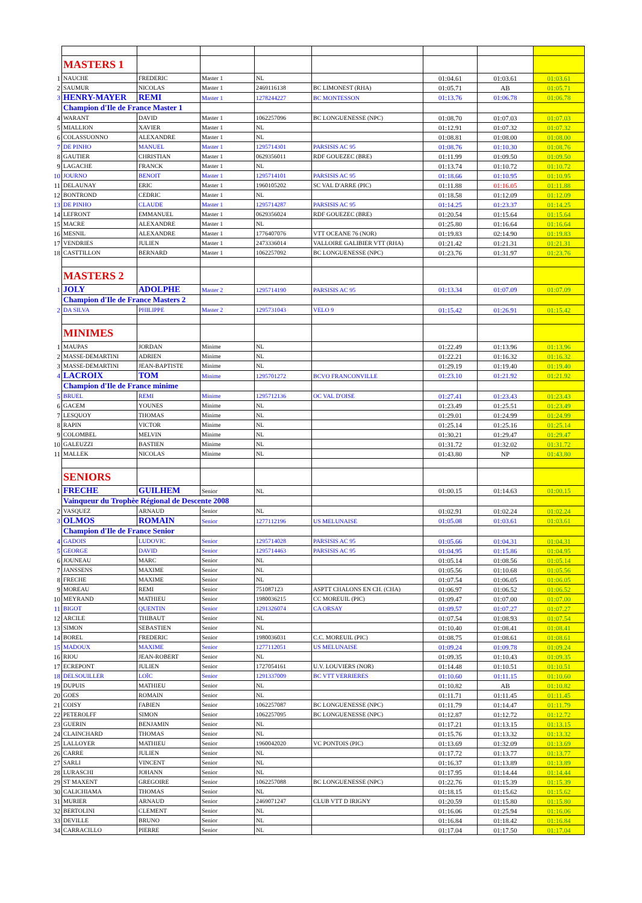| | MASTERS 1 | | | | | | | |
| 1 | NAUCHE | FREDERIC | Master 1 | NL | | 01:04.61 | 01:03.61 | 01:03.61 |
| 2 | SAUMUR | NICOLAS | Master 1 | 2469116138 | BC LIMONEST (RHA) | 01:05.71 | AB | 01:05.71 |
| 3 | HENRY-MAYER | REMI | Master 1 | 1278244227 | BC MONTESSON | 01:13.76 | 01:06.78 | 01:06.78 |
| | Champion d'Ile de France Master 1 | | | | | | | |
| 4 | WARANT | DAVID | Master 1 | 1062257096 | BC LONGUENESSE (NPC) | 01:08.70 | 01:07.03 | 01:07.03 |
| 5 | MIALLION | XAVIER | Master 1 | NL | | 01:12.91 | 01:07.32 | 01:07.32 |
| 6 | COLASSUONNO | ALEXANDRE | Master 1 | NL | | 01:08.81 | 01:08.00 | 01:08.00 |
| 7 | DE PINHO | MANUEL | Master 1 | 1295714301 | PARSISIS AC 95 | 01:08.76 | 01:10.30 | 01:08.76 |
| 8 | GAUTIER | CHRISTIAN | Master 1 | 0629356011 | RDF GOUEZEC (BRE) | 01:11.99 | 01:09.50 | 01:09.50 |
| 9 | LAGACHE | FRANCK | Master 1 | NL | | 01:13.74 | 01:10.72 | 01:10.72 |
| 10 | JOURNO | BENOIT | Master 1 | 1295714101 | PARSISIS AC 95 | 01:18.66 | 01:10.95 | 01:10.95 |
| 11 | DELAUNAY | ERIC | Master 1 | 1960105202 | SC VAL D'ARRE (PIC) | 01:11.88 | 01:16.05 | 01:11.88 |
| 12 | BONTROND | CEDRIC | Master 1 | NL | | 01:18.58 | 01:12.09 | 01:12.09 |
| 13 | DE PINHO | CLAUDE | Master 1 | 1295714287 | PARSISIS AC 95 | 01:14.25 | 01:23.37 | 01:14.25 |
| 14 | LEFRONT | EMMANUEL | Master 1 | 0629356024 | RDF GOUEZEC (BRE) | 01:20.54 | 01:15.64 | 01:15.64 |
| 15 | MACRE | ALEXANDRE | Master 1 | NL | | 01:25.80 | 01:16.64 | 01:16.64 |
| 16 | MESNIL | ALEXANDRE | Master 1 | 1776407076 | VTT OCEANE 76 (NOR) | 01:19.83 | 02:14.90 | 01:19.83 |
| 17 | VENDRIES | JULIEN | Master 1 | 2473336014 | VALLOIRE GALIBIER VTT (RHA) | 01:21.42 | 01:21.31 | 01:21.31 |
| 18 | CASTTILLON | BERNARD | Master 1 | 1062257092 | BC LONGUENESSE (NPC) | 01:23.76 | 01:31.97 | 01:23.76 |
| | MASTERS 2 | | | | | | | |
| 1 | JOLY | ADOLPHE | Master 2 | 1295714190 | PARSISIS AC 95 | 01:13.34 | 01:07.09 | 01:07.09 |
| | Champion d'Ile de France Masters 2 | | | | | | | |
| 2 | DA SILVA | PHILIPPE | Master 2 | 1295731043 | VELO 9 | 01:15.42 | 01:26.91 | 01:15.42 |
| | MINIMES | | | | | | | |
| 1 | MAUPAS | JORDAN | Minime | NL | | 01:22.49 | 01:13.96 | 01:13.96 |
| 2 | MASSE-DEMARTINI | ADRIEN | Minime | NL | | 01:22.21 | 01:16.32 | 01:16.32 |
| 3 | MASSE-DEMARTINI | JEAN-BAPTISTE | Minime | NL | | 01:29.19 | 01:19.40 | 01:19.40 |
| 4 | LACROIX | TOM | Minime | 1295701272 | BCVO FRANCONVILLE | 01:23.10 | 01:21.92 | 01:21.92 |
| | Champion d'Ile de France minime | | | | | | | |
| 5 | BRUEL | REMI | Minime | 1295712136 | OC VAL D'OISE | 01:27.41 | 01:23.43 | 01:23.43 |
| 6 | GACEM | YOUNES | Minime | NL | | 01:23.49 | 01:25.51 | 01:23.49 |
| 7 | LESQUOY | THOMAS | Minime | NL | | 01:29.01 | 01:24.99 | 01:24.99 |
| 8 | RAPIN | VICTOR | Minime | NL | | 01:25.14 | 01:25.16 | 01:25.14 |
| 9 | COLOMBEL | MELVIN | Minime | NL | | 01:30.21 | 01:29.47 | 01:29.47 |
| 10 | GALEUZZI | BASTIEN | Minime | NL | | 01:31.72 | 01:32.02 | 01:31.72 |
| 11 | MALLEK | NICOLAS | Minime | NL | | 01:43.80 | NP | 01:43.80 |
| | SENIORS | | | | | | | |
| 1 | FRECHE | GUILHEM | Senior | NL | | 01:00.15 | 01:14.63 | 01:00.15 |
| | Vainqueur du Trophèe Régional de Descente 2008 | | | | | | | |
| 2 | VASQUEZ | ARNAUD | Senior | NL | | 01:02.91 | 01:02.24 | 01:02.24 |
| 3 | OLMOS | ROMAIN | Senior | 1277112196 | US MELUNAISE | 01:05.08 | 01:03.61 | 01:03.61 |
| | Champion d'Ile de France Senior | | | | | | | |
| 4 | GADOIS | LUDOVIC | Senior | 1295714028 | PARSISIS AC 95 | 01:05.66 | 01:04.31 | 01:04.31 |
| 5 | GEORGE | DAVID | Senior | 1295714463 | PARSISIS AC 95 | 01:04.95 | 01:15.86 | 01:04.95 |
| 6 | JOUNEAU | MARC | Senior | NL | | 01:05.14 | 01:08.56 | 01:05.14 |
| 7 | JANSSENS | MAXIME | Senior | NL | | 01:05.56 | 01:10.68 | 01:05.56 |
| 8 | FRECHE | MAXIME | Senior | NL | | 01:07.54 | 01:06.05 | 01:06.05 |
| 9 | MOREAU | REMI | Senior | 751087123 | ASPTT CHALONS EN CH. (CHA) | 01:06.97 | 01:06.52 | 01:06.52 |
| 10 | MEYRAND | MATHIEU | Senior | 1980036215 | CC MOREUIL (PIC) | 01:09.47 | 01:07.00 | 01:07.00 |
| 11 | BIGOT | QUENTIN | Senior | 1291326074 | CA ORSAY | 01:09.57 | 01:07.27 | 01:07.27 |
| 12 | ARCILE | THIBAUT | Senior | NL | | 01:07.54 | 01:08.93 | 01:07.54 |
| 13 | SIMON | SEBASTIEN | Senior | NL | | 01:10.40 | 01:08.41 | 01:08.41 |
| 14 | BOREL | FREDERIC | Senior | 1980036031 | C.C. MOREUIL (PIC) | 01:08.75 | 01:08.61 | 01:08.61 |
| 15 | MADOUX | MAXIME | Senior | 1277112051 | US MELUNAISE | 01:09.24 | 01:09.78 | 01:09.24 |
| 16 | RIOU | JEAN-ROBERT | Senior | NL | | 01:09.35 | 01:10.43 | 01:09.35 |
| 17 | ECREPONT | JULIEN | Senior | 1727054161 | U.V. LOUVIERS (NOR) | 01:14.48 | 01:10.51 | 01:10.51 |
| 18 | DELSOUILLER | LOÏC | Senior | 1291337009 | BC VTT VERRIERES | 01:10.60 | 01:11.15 | 01:10.60 |
| 19 | DUPUIS | MATHIEU | Senior | NL | | 01:10.82 | AB | 01:10.82 |
| 20 | GOES | ROMAIN | Senior | NL | | 01:11.71 | 01:11.45 | 01:11.45 |
| 21 | COISY | FABIEN | Senior | 1062257087 | BC LONGUENESSE (NPC) | 01:11.79 | 01:14.47 | 01:11.79 |
| 22 | PETEROLFF | SIMON | Senior | 1062257095 | BC LONGUENESSE (NPC) | 01:12.87 | 01:12.72 | 01:12.72 |
| 23 | GUERIN | BENJAMIN | Senior | NL | | 01:17.21 | 01:13.15 | 01:13.15 |
| 24 | CLAINCHARD | THOMAS | Senior | NL | | 01:15.76 | 01:13.32 | 01:13.32 |
| 25 | LALLOYER | MATHIEU | Senior | 1960042020 | VC PONTOIS (PIC) | 01:13.69 | 01:32.09 | 01:13.69 |
| 26 | CARRE | JULIEN | Senior | NL | | 01:17.72 | 01:13.77 | 01:13.77 |
| 27 | SARLI | VINCENT | Senior | NL | | 01:16.37 | 01:13.89 | 01:13.89 |
| 28 | LURASCHI | JOHANN | Senior | NL | | 01:17.95 | 01:14.44 | 01:14.44 |
| 29 | ST MAXENT | GREGOIRE | Senior | 1062257088 | BC LONGUENESSE (NPC) | 01:22.76 | 01:15.39 | 01:15.39 |
| 30 | CALICHIAMA | THOMAS | Senior | NL | | 01:18.15 | 01:15.62 | 01:15.62 |
| 31 | MURIER | ARNAUD | Senior | 2469071247 | CLUB VTT D IRIGNY | 01:20.59 | 01:15.80 | 01:15.80 |
| 32 | BERTOLINI | CLEMENT | Senior | NL | | 01:16.06 | 01:25.94 | 01:16.06 |
| 33 | DEVILLE | BRUNO | Senior | NL | | 01:16.84 | 01:18.42 | 01:16.84 |
| 34 | CARRACILLO | PIERRE | Senior | NL | | 01:17.04 | 01:17.50 | 01:17.04 |